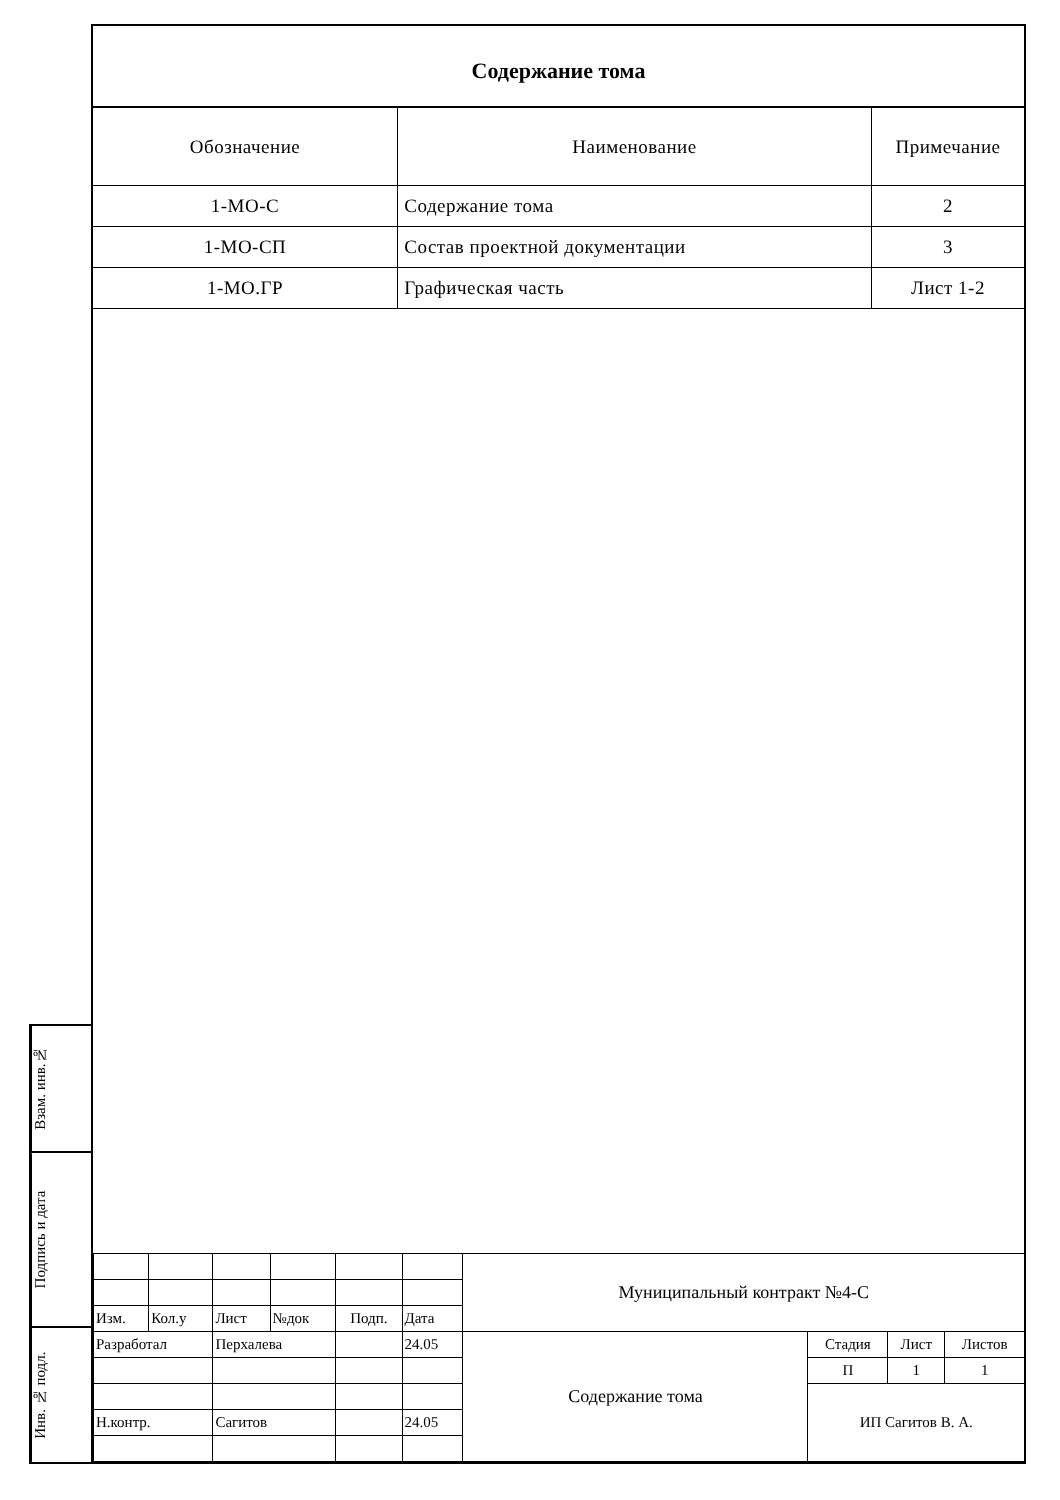Взам. инв.№
Подпись и дата
Инв. № подл.
Содержание тома
| Обозначение | Наименование | Примечание |
| --- | --- | --- |
| 1-МО-С | Содержание тома | 2 |
| 1-МО-СП | Состав проектной документации | 3 |
| 1-МО.ГР | Графическая часть | Лист 1-2 |
| | | | | | | Муниципальный контракт №4-С | | | |
| Изм. | Кол.у | Лист | №док | Подп. | Дата | | | | |
| Разработал | | Перхалева | | | 24.05 | Содержание тома | Стадия | Лист | Листов |
| | | | | | | | П | 1 | 1 |
| | | | | | | | ИП Сагитов В. А. | | |
| Н.контр. | | Сагитов | | | 24.05 | | | | |